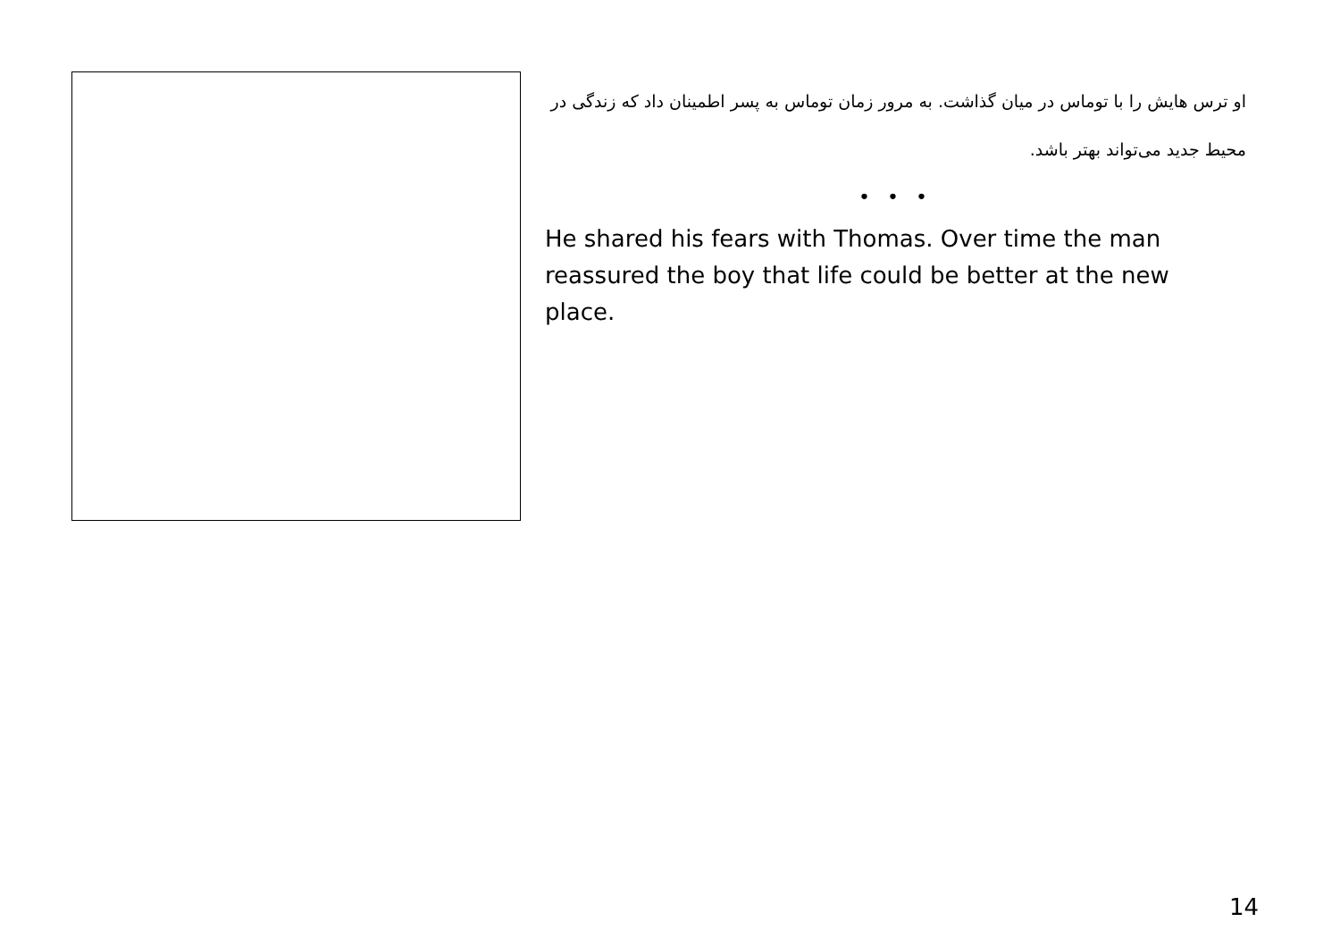او ترس هایش را با توماس در میان گذاشت. به مرور زمان توماس به پسر اطمینان داد که زندگی در محیط جدید می‌تواند بهتر باشد.
• • •
He shared his fears with Thomas. Over time the man reassured the boy that life could be better at the new place.
14